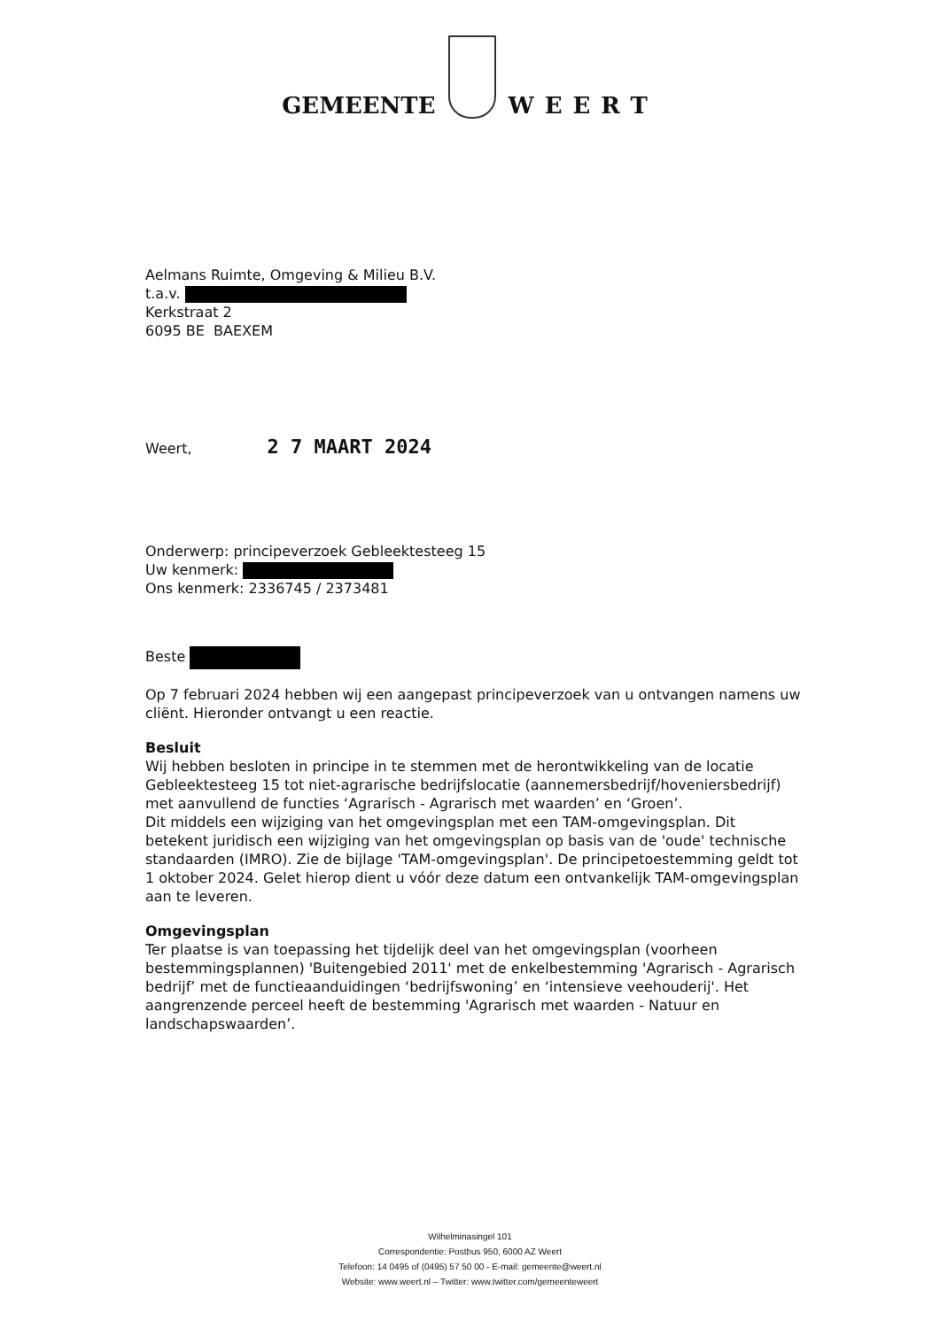GEMEENTE
WEERT
Aelmans Ruimte, Omgeving & Milieu B.V.
t.a.v.
Kerkstraat 2
6095 BE BAEXEM
Weert, 2 7 MAART 2024
Onderwerp: principeverzoek Gebleektesteeg 15
Uw kenmerk:
Ons kenmerk: 2336745 / 2373481
Beste
Op 7 februari 2024 hebben wij een aangepast principeverzoek van u ontvangen namens uw cliënt. Hieronder ontvangt u een reactie.
Besluit
Wij hebben besloten in principe in te stemmen met de herontwikkeling van de locatie Gebleektesteeg 15 tot niet-agrarische bedrijfslocatie (aannemersbedrijf/hoveniersbedrijf) met aanvullend de functies ‘Agrarisch - Agrarisch met waarden’ en ‘Groen’.
Dit middels een wijziging van het omgevingsplan met een TAM-omgevingsplan. Dit betekent juridisch een wijziging van het omgevingsplan op basis van de 'oude' technische standaarden (IMRO). Zie de bijlage 'TAM-omgevingsplan'. De principetoestemming geldt tot 1 oktober 2024. Gelet hierop dient u vóór deze datum een ontvankelijk TAM-omgevingsplan aan te leveren.
Omgevingsplan
Ter plaatse is van toepassing het tijdelijk deel van het omgevingsplan (voorheen bestemmingsplannen) 'Buitengebied 2011' met de enkelbestemming 'Agrarisch - Agrarisch bedrijf’ met de functieaanduidingen ‘bedrijfswoning’ en ‘intensieve veehouderij'. Het aangrenzende perceel heeft de bestemming 'Agrarisch met waarden - Natuur en landschapswaarden’.
Wilhelminasingel 101
Correspondentie: Postbus 950, 6000 AZ Weert
Telefoon: 14 0495 of (0495) 57 50 00 - E-mail: gemeente@weert.nl
Website: www.weert.nl – Twitter: www.twitter.com/gemeenteweert